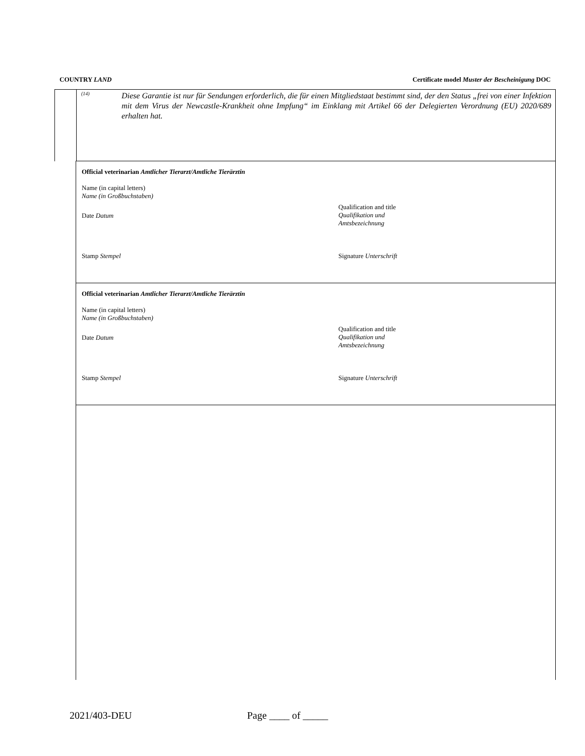COUNTRY LAND Certificate model Muster der Bescheinigung DOC
<sup>(14)</sup>
Diese Garantie ist nur für Sendungen erforderlich, die für einen Mitgliedstaat bestimmt sind, der den Status „frei von einer Infektion mit dem Virus der Newcastle-Krankheit ohne Impfung“ im Einklang mit Artikel 66 der Delegierten Verordnung (EU) 2020/689 erhalten hat.
Official veterinarian Amtlicher Tierarzt/Amtliche Tierärztin
Name (in capital letters)
Name (in Großbuchstaben)
Date Datum
Qualification and title
Qualifikation und
Amtsbezeichnung
Stamp Stempel Signature Unterschrift
Official veterinarian Amtlicher Tierarzt/Amtliche Tierärztin
Name (in capital letters)
Name (in Großbuchstaben)
Date Datum
Qualification and title
Qualifikation und
Amtsbezeichnung
Stamp Stempel Signature Unterschrift
2021/403-DEU Page ____ of _____